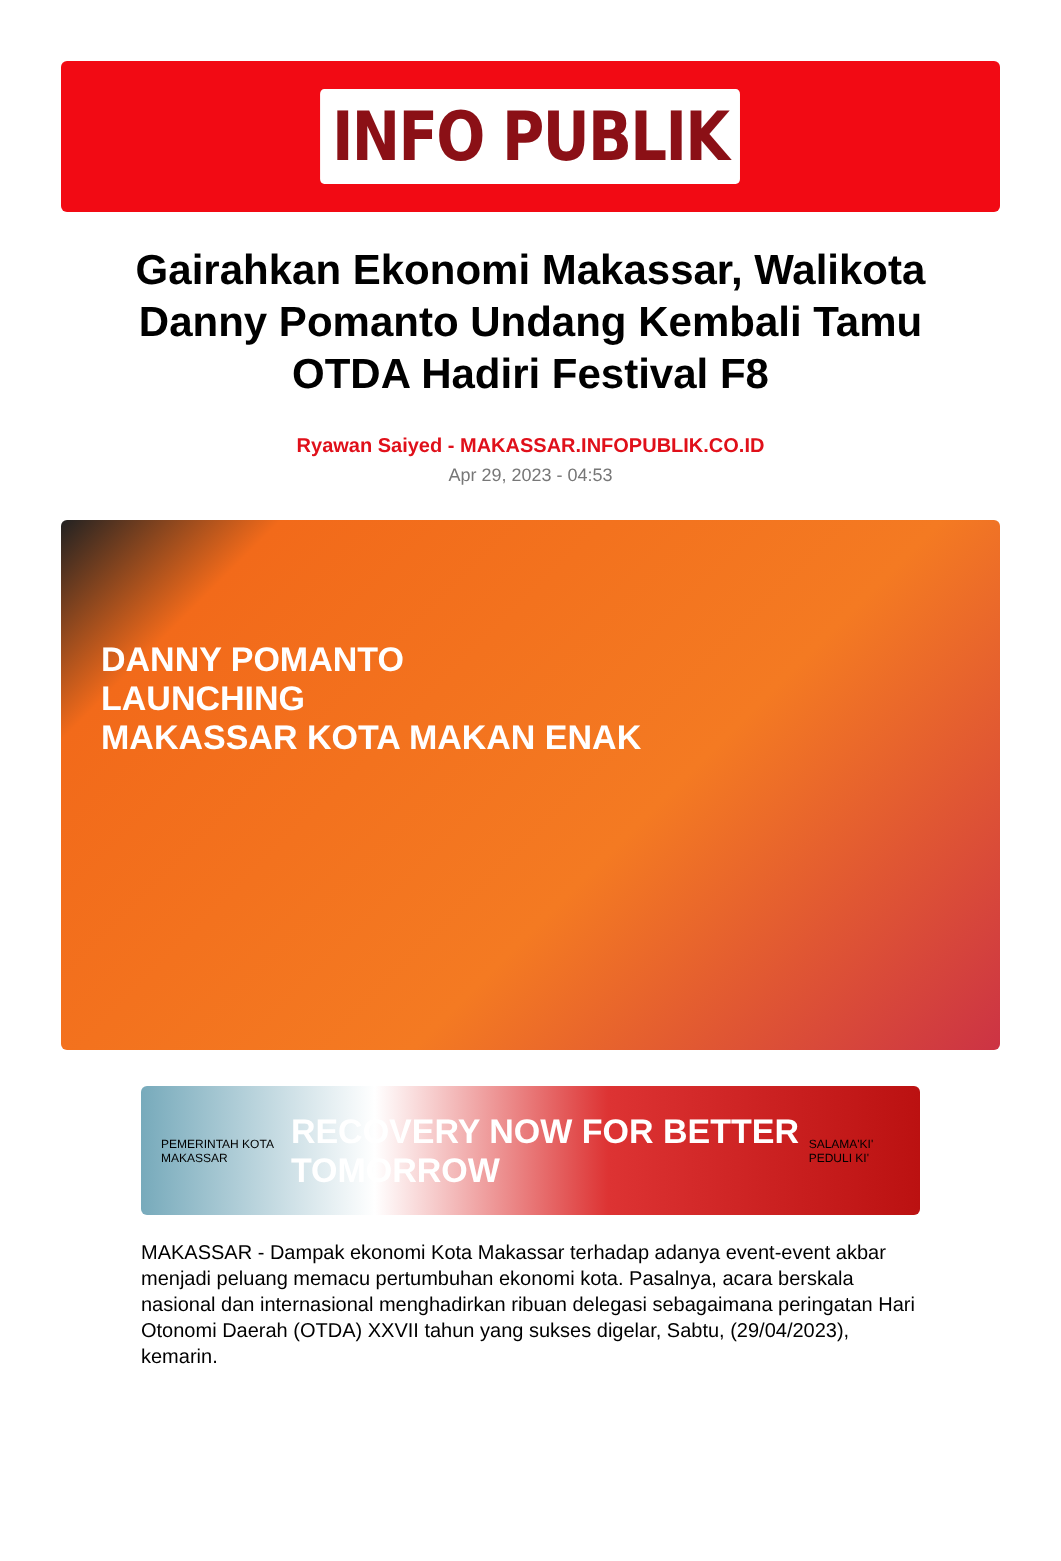INFO PUBLIK
Gairahkan Ekonomi Makassar, Walikota Danny Pomanto Undang Kembali Tamu OTDA Hadiri Festival F8
Ryawan Saiyed - MAKASSAR.INFOPUBLIK.CO.ID
Apr 29, 2023 - 04:53
DANNY POMANTO
LAUNCHING
MAKASSAR KOTA MAKAN ENAK
PEMERINTAH KOTA MAKASSAR RECOVERY NOW FOR BETTER TOMORROW SALAMA'KI' PEDULI KI'
MAKASSAR - Dampak ekonomi Kota Makassar terhadap adanya event-event akbar menjadi peluang memacu pertumbuhan ekonomi kota. Pasalnya, acara berskala nasional dan internasional menghadirkan ribuan delegasi sebagaimana peringatan Hari Otonomi Daerah (OTDA) XXVII tahun yang sukses digelar, Sabtu, (29/04/2023), kemarin.